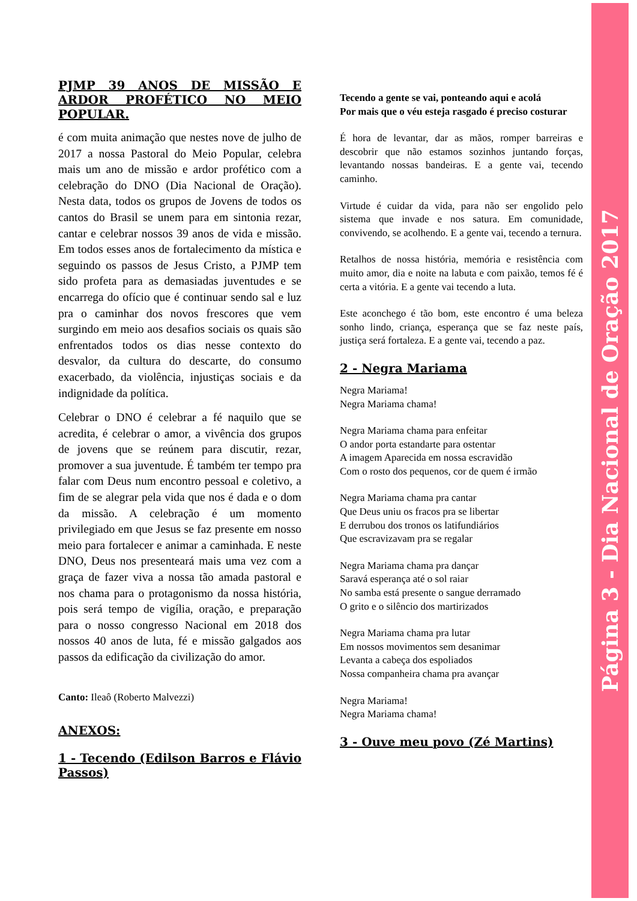PJMP 39 ANOS DE MISSÃO E ARDOR PROFÉTICO NO MEIO POPULAR.
é com muita animação que nestes nove de julho de 2017 a nossa Pastoral do Meio Popular, celebra mais um ano de missão e ardor profético com a celebração do DNO (Dia Nacional de Oração). Nesta data, todos os grupos de Jovens de todos os cantos do Brasil se unem para em sintonia rezar, cantar e celebrar nossos 39 anos de vida e missão. Em todos esses anos de fortalecimento da mística e seguindo os passos de Jesus Cristo, a PJMP tem sido profeta para as demasiadas juventudes e se encarrega do ofício que é continuar sendo sal e luz pra o caminhar dos novos frescores que vem surgindo em meio aos desafios sociais os quais são enfrentados todos os dias nesse contexto do desvalor, da cultura do descarte, do consumo exacerbado, da violência, injustiças sociais e da indignidade da política.
Celebrar o DNO é celebrar a fé naquilo que se acredita, é celebrar o amor, a vivência dos grupos de jovens que se reúnem para discutir, rezar, promover a sua juventude. É também ter tempo pra falar com Deus num encontro pessoal e coletivo, a fim de se alegrar pela vida que nos é dada e o dom da missão. A celebração é um momento privilegiado em que Jesus se faz presente em nosso meio para fortalecer e animar a caminhada. E neste DNO, Deus nos presenteará mais uma vez com a graça de fazer viva a nossa tão amada pastoral e nos chama para o protagonismo da nossa história, pois será tempo de vigília, oração, e preparação para o nosso congresso Nacional em 2018 dos nossos 40 anos de luta, fé e missão galgados aos passos da edificação da civilização do amor.
Canto: Ileaô (Roberto Malvezzi)
ANEXOS:
1 - Tecendo (Edilson Barros e Flávio Passos)
Tecendo a gente se vai, ponteando aqui e acolá
Por mais que o véu esteja rasgado é preciso costurar
É hora de levantar, dar as mãos, romper barreiras e descobrir que não estamos sozinhos juntando forças, levantando nossas bandeiras. E a gente vai, tecendo caminho.
Virtude é cuidar da vida, para não ser engolido pelo sistema que invade e nos satura. Em comunidade, convivendo, se acolhendo. E a gente vai, tecendo a ternura.
Retalhos de nossa história, memória e resistência com muito amor, dia e noite na labuta e com paixão, temos fé é certa a vitória. E a gente vai tecendo a luta.
Este aconchego é tão bom, este encontro é uma beleza sonho lindo, criança, esperança que se faz neste país, justiça será fortaleza. E a gente vai, tecendo a paz.
2 - Negra Mariama
Negra Mariama!
Negra Mariama chama!
Negra Mariama chama para enfeitar
O andor porta estandarte para ostentar
A imagem Aparecida em nossa escravidão
Com o rosto dos pequenos, cor de quem é irmão
Negra Mariama chama pra cantar
Que Deus uniu os fracos pra se libertar
E derrubou dos tronos os latifundiários
Que escravizavam pra se regalar
Negra Mariama chama pra dançar
Saravá esperança até o sol raiar
No samba está presente o sangue derramado
O grito e o silêncio dos martirizados
Negra Mariama chama pra lutar
Em nossos movimentos sem desanimar
Levanta a cabeça dos espoliados
Nossa companheira chama pra avançar
Negra Mariama!
Negra Mariama chama!
3 - Ouve meu povo (Zé Martins)
Página 3 - Dia Nacional de Oração 2017